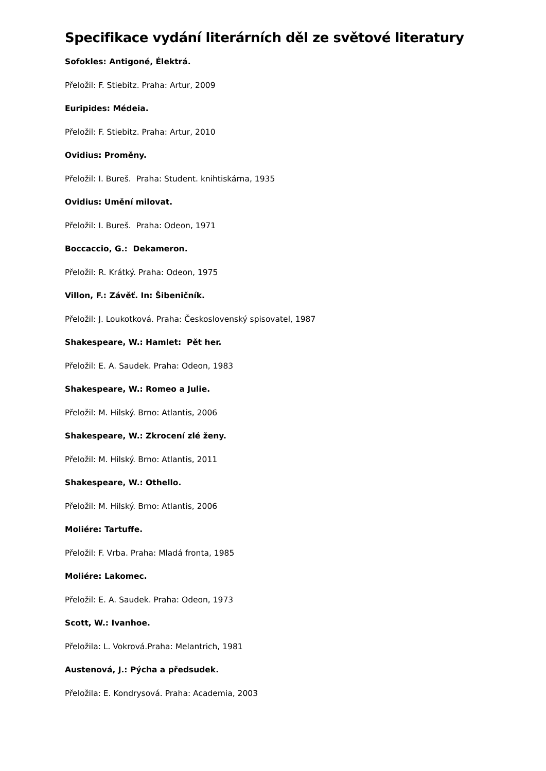Specifikace vydání literárních děl ze světové literatury
Sofokles: Antigoné, Élektrá.
Přeložil: F. Stiebitz. Praha: Artur, 2009
Euripides: Médeia.
Přeložil: F. Stiebitz. Praha: Artur, 2010
Ovidius: Proměny.
Přeložil: I. Bureš. Praha: Student. knihtiskárna, 1935
Ovidius: Umění milovat.
Přeložil: I. Bureš. Praha: Odeon, 1971
Boccaccio, G.: Dekameron.
Přeložil: R. Krátký. Praha: Odeon, 1975
Villon, F.: Závěť. In: Šibeničník.
Přeložil: J. Loukotková. Praha: Československý spisovatel, 1987
Shakespeare, W.: Hamlet: Pět her.
Přeložil: E. A. Saudek. Praha: Odeon, 1983
Shakespeare, W.: Romeo a Julie.
Přeložil: M. Hilský. Brno: Atlantis, 2006
Shakespeare, W.: Zkrocení zlé ženy.
Přeložil: M. Hilský. Brno: Atlantis, 2011
Shakespeare, W.: Othello.
Přeložil: M. Hilský. Brno: Atlantis, 2006
Moliére: Tartuffe.
Přeložil: F. Vrba. Praha: Mladá fronta, 1985
Moliére: Lakomec.
Přeložil: E. A. Saudek. Praha: Odeon, 1973
Scott, W.: Ivanhoe.
Přeložila: L. Vokrová.Praha: Melantrich, 1981
Austenová, J.: Pýcha a předsudek.
Přeložila: E. Kondrysová. Praha: Academia, 2003